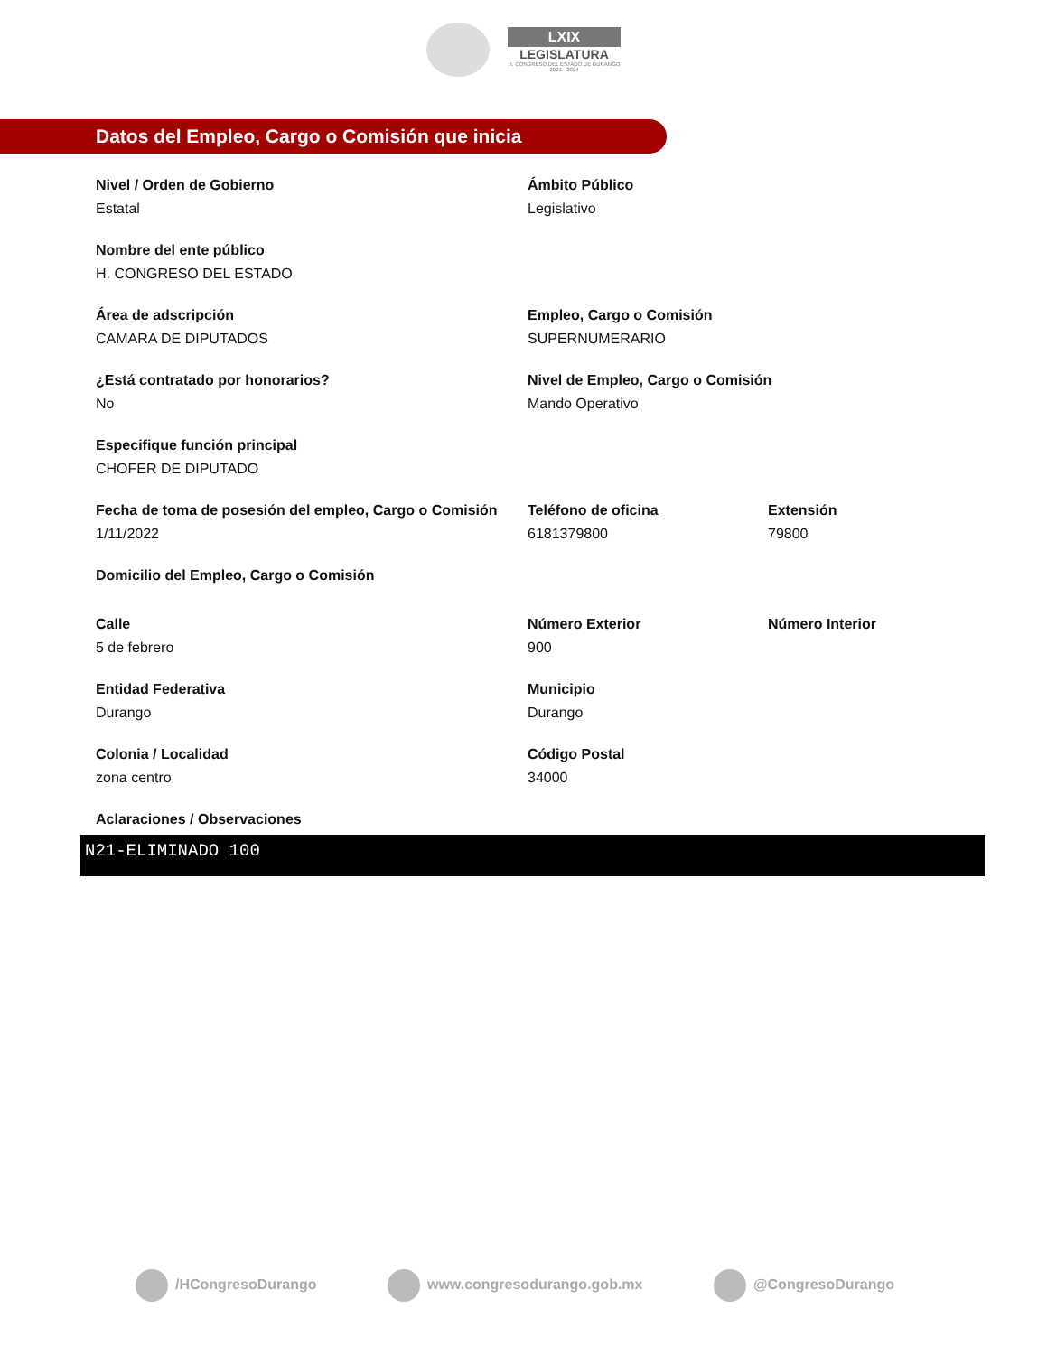LXIX
LEGISLATURA
H. CONGRESO DEL ESTADO DE DURANGO
2021 - 2024
Datos del Empleo, Cargo o Comisión que inicia
Nivel / Orden de Gobierno
Estatal
Ámbito Público
Legislativo
Nombre del ente público
H. CONGRESO DEL ESTADO
Área de adscripción
CAMARA DE DIPUTADOS
Empleo, Cargo o Comisión
SUPERNUMERARIO
¿Está contratado por honorarios?
No
Nivel de Empleo, Cargo o Comisión
Mando Operativo
Especifique función principal
CHOFER DE DIPUTADO
Fecha de toma de posesión del empleo, Cargo o Comisión
1/11/2022
Teléfono de oficina
6181379800
Extensión
79800
Domicilio del Empleo, Cargo o Comisión
Calle
5 de febrero
Número Exterior
900
Número Interior
Entidad Federativa
Durango
Municipio
Durango
Colonia / Localidad
zona centro
Código Postal
34000
Aclaraciones / Observaciones
N21-ELIMINADO 100
/HCongresoDurango www.congresodurango.gob.mx @CongresoDurango